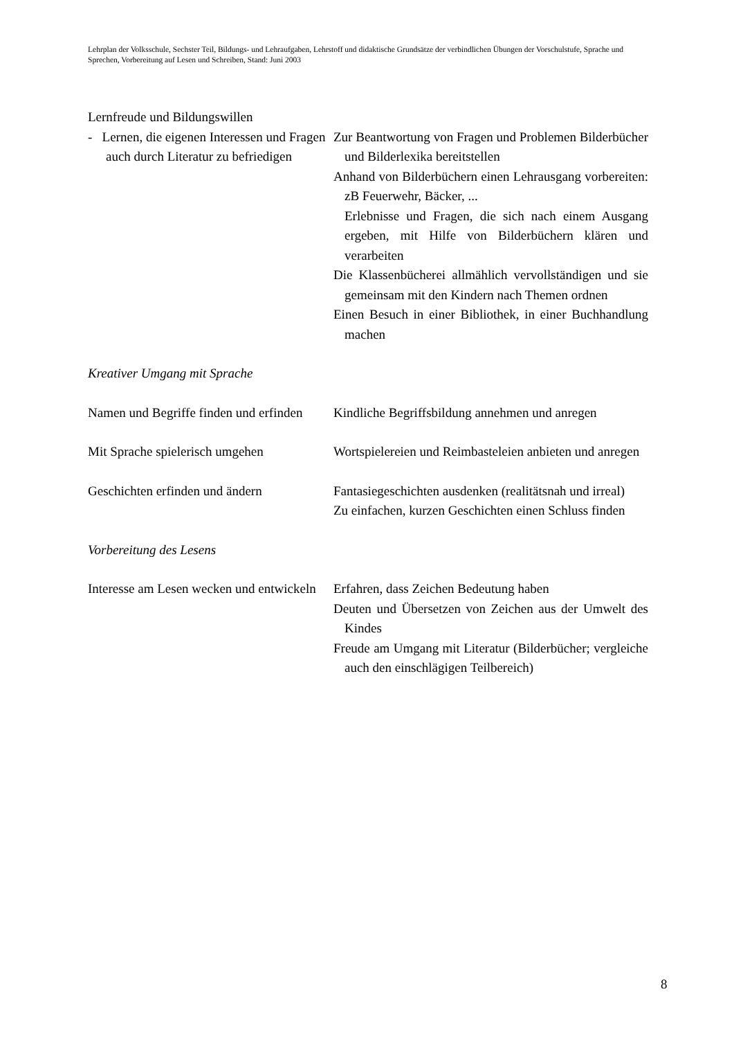Lehrplan der Volksschule, Sechster Teil, Bildungs- und Lehraufgaben, Lehrstoff und didaktische Grundsätze der verbindlichen Übungen der Vorschulstufe, Sprache und Sprechen, Vorbereitung auf Lesen und Schreiben, Stand: Juni 2003
Lernfreude und Bildungswillen
- Lernen, die eigenen Interessen und Fragen auch durch Literatur zu befriedigen
Zur Beantwortung von Fragen und Problemen Bilderbücher und Bilderlexika bereitstellen
Anhand von Bilderbüchern einen Lehrausgang vorbereiten: zB Feuerwehr, Bäcker, ...
Erlebnisse und Fragen, die sich nach einem Ausgang ergeben, mit Hilfe von Bilderbüchern klären und verarbeiten
Die Klassenbücherei allmählich vervollständigen und sie gemeinsam mit den Kindern nach Themen ordnen
Einen Besuch in einer Bibliothek, in einer Buchhandlung machen
Kreativer Umgang mit Sprache
Namen und Begriffe finden und erfinden
Kindliche Begriffsbildung annehmen und anregen
Mit Sprache spielerisch umgehen Wortspielereien und Reimbasteleien anbieten und anregen
Geschichten erfinden und ändern Fantasiegeschichten ausdenken (realitätsnah und irreal)
Zu einfachen, kurzen Geschichten einen Schluss finden
Vorbereitung des Lesens
Interesse am Lesen wecken und entwickeln
Erfahren, dass Zeichen Bedeutung haben
Deuten und Übersetzen von Zeichen aus der Umwelt des Kindes
Freude am Umgang mit Literatur (Bilderbücher; vergleiche auch den einschlägigen Teilbereich)
8